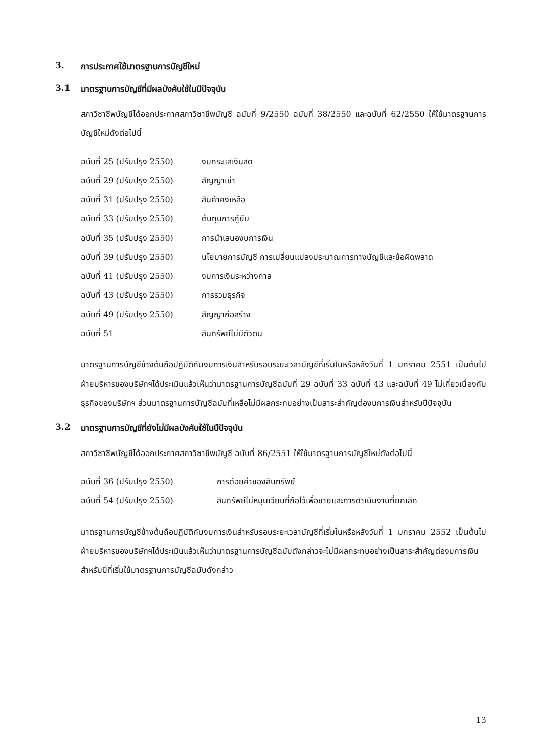3. การประกาศใช้มาตรฐานการบัญชีใหม่
3.1 มาตรฐานการบัญชีที่มีผลบังคับใช้ในปีปัจจุบัน
สภาวิชาชีพบัญชีได้ออกประกาศสภาวิชาชีพบัญชี ฉบับที่ 9/2550 ฉบับที่ 38/2550 และฉบับที่ 62/2550 ให้ใช้มาตรฐานการบัญชีใหม่ดังต่อไปนี้
| ฉบับที่ 25 (ปรับปรุง 2550) | งบกระแสเงินสด |
| ฉบับที่ 29 (ปรับปรุง 2550) | สัญญาเช่า |
| ฉบับที่ 31 (ปรับปรุง 2550) | สินค้าคงเหลือ |
| ฉบับที่ 33 (ปรับปรุง 2550) | ต้นทุนการกู้ยืม |
| ฉบับที่ 35 (ปรับปรุง 2550) | การนำเสนองบการเงิน |
| ฉบับที่ 39 (ปรับปรุง 2550) | นโยบายการบัญชี การเปลี่ยนแปลงประมาณการทางบัญชีและข้อผิดพลาด |
| ฉบับที่ 41 (ปรับปรุง 2550) | งบการเงินระหว่างกาล |
| ฉบับที่ 43 (ปรับปรุง 2550) | การรวมธุรกิจ |
| ฉบับที่ 49 (ปรับปรุง 2550) | สัญญาก่อสร้าง |
| ฉบับที่ 51 | สินทรัพย์ไม่มีตัวตน |
มาตรฐานการบัญชีข้างต้นถือปฏิบัติกับงบการเงินสำหรับรอบระยะเวลาบัญชีที่เริ่มในหรือหลังวันที่ 1 มกราคม 2551 เป็นต้นไป ฝ่ายบริหารของบริษัทฯได้ประเมินแล้วเห็นว่ามาตรฐานการบัญชีฉบับที่ 29 ฉบับที่ 33 ฉบับที่ 43 และฉบับที่ 49 ไม่เกี่ยวเนื่องกับธุรกิจของบริษัทฯ ส่วนมาตรฐานการบัญชีฉบับที่เหลือไม่มีผลกระทบอย่างเป็นสาระสำคัญต่องบการเงินสำหรับปีปัจจุบัน
3.2 มาตรฐานการบัญชีที่ยังไม่มีผลบังคับใช้ในปีปัจจุบัน
สภาวิชาชีพบัญชีได้ออกประกาศสภาวิชาชีพบัญชี ฉบับที่ 86/2551 ให้ใช้มาตรฐานการบัญชีใหม่ดังต่อไปนี้
| ฉบับที่ 36 (ปรับปรุง 2550) | การด้อยค่าของสินทรัพย์ |
| ฉบับที่ 54 (ปรับปรุง 2550) | สินทรัพย์ไม่หมุนเวียนที่ถือไว้เพื่อขายและการดำเนินงานที่ยกเลิก |
มาตรฐานการบัญชีข้างต้นถือปฏิบัติกับงบการเงินสำหรับรอบระยะเวลาบัญชีที่เริ่มในหรือหลังวันที่ 1 มกราคม 2552 เป็นต้นไป ฝ่ายบริหารของบริษัทฯได้ประเมินแล้วเห็นว่ามาตรฐานการบัญชีฉบับดังกล่าวจะไม่มีผลกระทบอย่างเป็นสาระสำคัญต่องบการเงินสำหรับปีที่เริ่มใช้มาตรฐานการบัญชีฉบับดังกล่าว
13